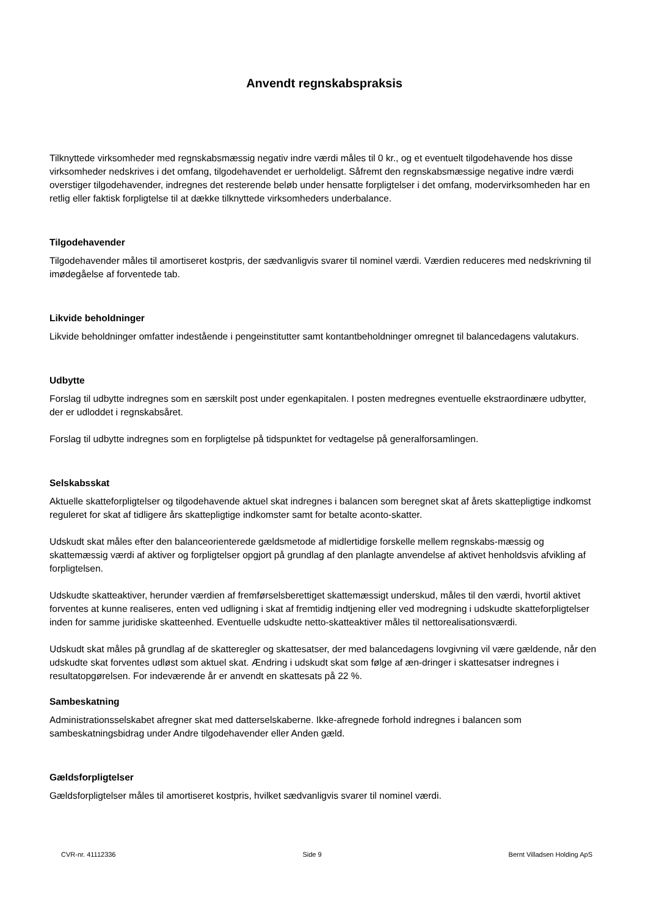Anvendt regnskabspraksis
Tilknyttede virksomheder med regnskabsmæssig negativ indre værdi måles til 0 kr., og et eventuelt tilgodehavende hos disse virksomheder nedskrives i det omfang, tilgodehavendet er uerholdeligt. Såfremt den regnskabsmæssige negative indre værdi overstiger tilgodehavender, indregnes det resterende beløb under hensatte forpligtelser i det omfang, modervirksomheden har en retlig eller faktisk forpligtelse til at dække tilknyttede virksomheders underbalance.
Tilgodehavender
Tilgodehavender måles til amortiseret kostpris, der sædvanligvis svarer til nominel værdi. Værdien reduceres med nedskrivning til imødegåelse af forventede tab.
Likvide beholdninger
Likvide beholdninger omfatter indestående i pengeinstitutter samt kontantbeholdninger omregnet til balancedagens valutakurs.
Udbytte
Forslag til udbytte indregnes som en særskilt post under egenkapitalen. I posten medregnes eventuelle ekstraordinære udbytter, der er udloddet i regnskabsåret.
Forslag til udbytte indregnes som en forpligtelse på tidspunktet for vedtagelse på generalforsamlingen.
Selskabsskat
Aktuelle skatteforpligtelser og tilgodehavende aktuel skat indregnes i balancen som beregnet skat af årets skattepligtige indkomst reguleret for skat af tidligere års skattepligtige indkomster samt for betalte aconto-skatter.
Udskudt skat måles efter den balanceorienterede gældsmetode af midlertidige forskelle mellem regnskabs-mæssig og skattemæssig værdi af aktiver og forpligtelser opgjort på grundlag af den planlagte anvendelse af aktivet henholdsvis afvikling af forpligtelsen.
Udskudte skatteaktiver, herunder værdien af fremførselsberettiget skattemæssigt underskud, måles til den værdi, hvortil aktivet forventes at kunne realiseres, enten ved udligning i skat af fremtidig indtjening eller ved modregning i udskudte skatteforpligtelser inden for samme juridiske skatteenhed. Eventuelle udskudte netto-skatteaktiver måles til nettorealisationsværdi.
Udskudt skat måles på grundlag af de skatteregler og skattesatser, der med balancedagens lovgivning vil være gældende, når den udskudte skat forventes udløst som aktuel skat. Ændring i udskudt skat som følge af æn-dringer i skattesatser indregnes i resultatopgørelsen. For indeværende år er anvendt en skattesats på 22 %.
Sambeskatning
Administrationsselskabet afregner skat med datterselskaberne. Ikke-afregnede forhold indregnes i balancen som sambeskatningsbidrag under Andre tilgodehavender eller Anden gæld.
Gældsforpligtelser
Gældsforpligtelser måles til amortiseret kostpris, hvilket sædvanligvis svarer til nominel værdi.
CVR-nr. 41112336 Side 9 Bernt Villadsen Holding ApS